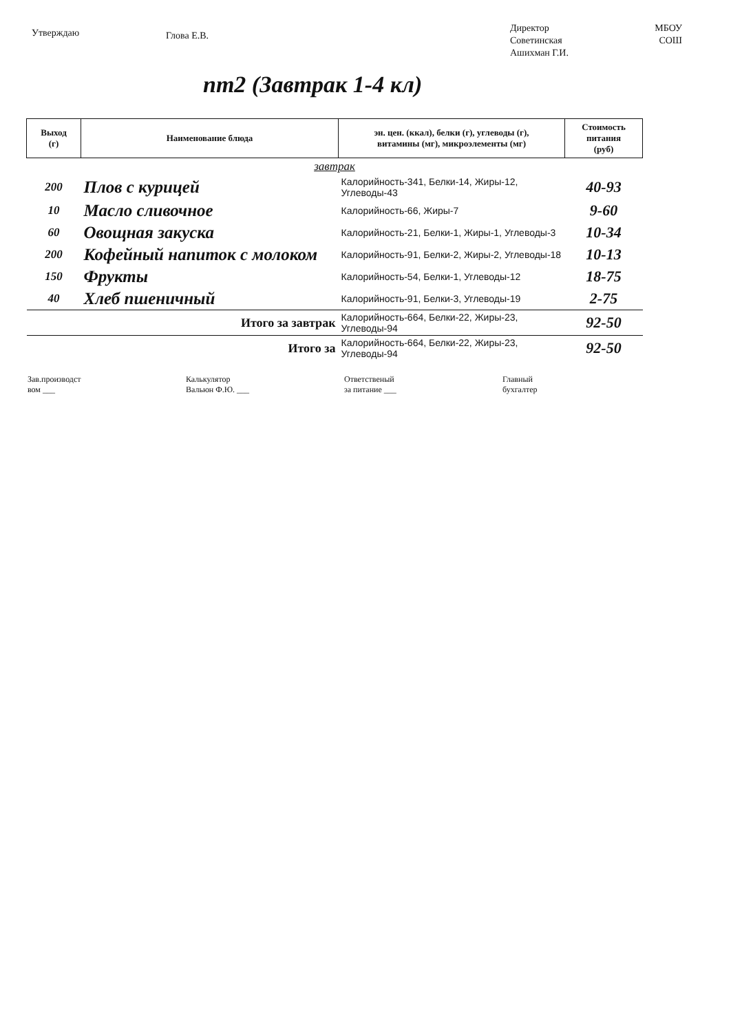Утверждаю
Глова Е.В.
Директор
Советинская
Ашихман Г.И.
МБОУ
СОШ
пт2 (Завтрак 1-4 кл)
| Выход (г) | Наименование блюда | эн. цен. (ккал), белки (г), углеводы (г), витамины (мг), микроэлементы (мг) | Стоимость питания (руб) |
| --- | --- | --- | --- |
| завтрак | | | |
| 200 | Плов с курицей | Калорийность-341, Белки-14, Жиры-12, Углеводы-43 | 40-93 |
| 10 | Масло сливочное | Калорийность-66, Жиры-7 | 9-60 |
| 60 | Овощная закуска | Калорийность-21, Белки-1, Жиры-1, Углеводы-3 | 10-34 |
| 200 | Кофейный напиток с молоком | Калорийность-91, Белки-2, Жиры-2, Углеводы-18 | 10-13 |
| 150 | Фрукты | Калорийность-54, Белки-1, Углеводы-12 | 18-75 |
| 40 | Хлеб пшеничный | Калорийность-91, Белки-3, Углеводы-19 | 2-75 |
| Итого за завтрак | | Калорийность-664, Белки-22, Жиры-23, Углеводы-94 | 92-50 |
| Итого за | | Калорийность-664, Белки-22, Жиры-23, Углеводы-94 | 92-50 |
Зав.производст
вом ___
Калькулятор
Вальюн Ф.Ю. ___
Ответственый
за питание ___
Главный
бухгалтер